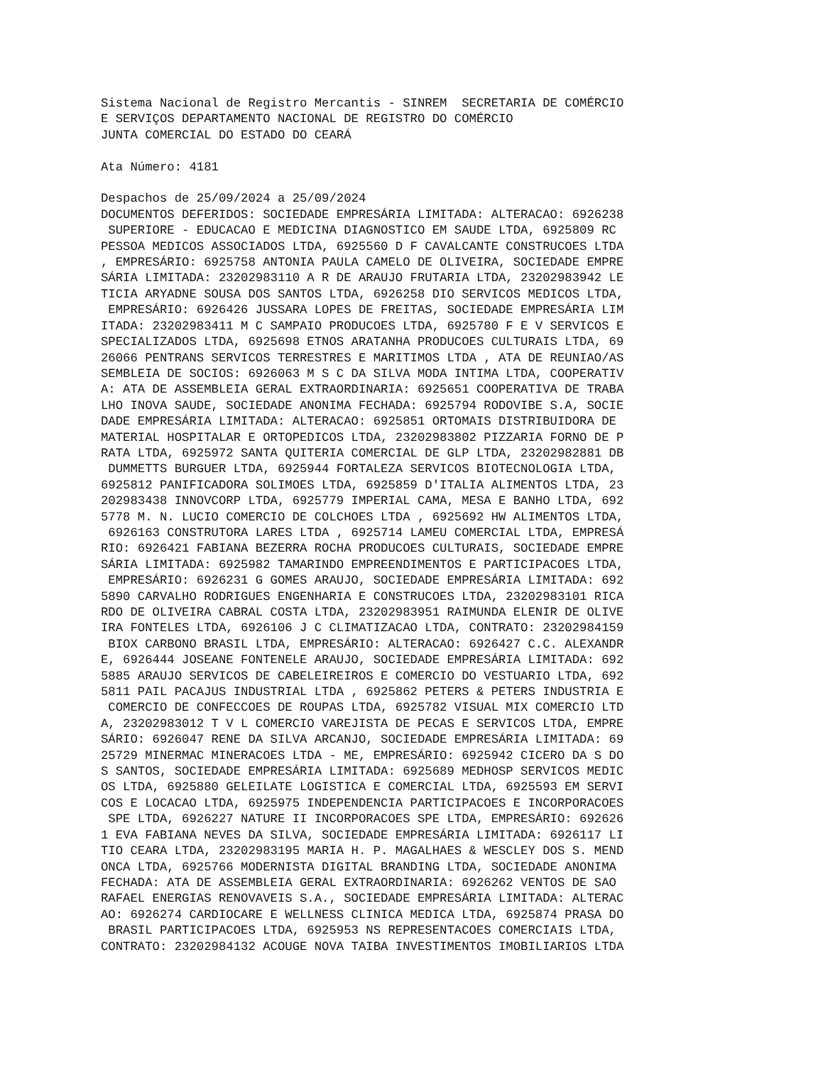Sistema Nacional de Registro Mercantis - SINREM  SECRETARIA DE COMÉRCIO
E SERVIÇOS DEPARTAMENTO NACIONAL DE REGISTRO DO COMÉRCIO
JUNTA COMERCIAL DO ESTADO DO CEARÁ

Ata Número: 4181

Despachos de 25/09/2024 a 25/09/2024
DOCUMENTOS DEFERIDOS: SOCIEDADE EMPRESÁRIA LIMITADA: ALTERACAO: 6926238
 SUPERIORE - EDUCACAO E MEDICINA DIAGNOSTICO EM SAUDE LTDA, 6925809 RC
PESSOA MEDICOS ASSOCIADOS LTDA, 6925560 D F CAVALCANTE CONSTRUCOES LTDA
, EMPRESÁRIO: 6925758 ANTONIA PAULA CAMELO DE OLIVEIRA, SOCIEDADE EMPRE
SÁRIA LIMITADA: 23202983110 A R DE ARAUJO FRUTARIA LTDA, 23202983942 LE
TICIA ARYADNE SOUSA DOS SANTOS LTDA, 6926258 DIO SERVICOS MEDICOS LTDA,
 EMPRESÁRIO: 6926426 JUSSARA LOPES DE FREITAS, SOCIEDADE EMPRESÁRIA LIM
ITADA: 23202983411 M C SAMPAIO PRODUCOES LTDA, 6925780 F E V SERVICOS E
SPECIALIZADOS LTDA, 6925698 ETNOS ARATANHA PRODUCOES CULTURAIS LTDA, 69
26066 PENTRANS SERVICOS TERRESTRES E MARITIMOS LTDA , ATA DE REUNIAO/AS
SEMBLEIA DE SOCIOS: 6926063 M S C DA SILVA MODA INTIMA LTDA, COOPERATIV
A: ATA DE ASSEMBLEIA GERAL EXTRAORDINARIA: 6925651 COOPERATIVA DE TRABA
LHO INOVA SAUDE, SOCIEDADE ANONIMA FECHADA: 6925794 RODOVIBE S.A, SOCIE
DADE EMPRESÁRIA LIMITADA: ALTERACAO: 6925851 ORTOMAIS DISTRIBUIDORA DE
MATERIAL HOSPITALAR E ORTOPEDICOS LTDA, 23202983802 PIZZARIA FORNO DE P
RATA LTDA, 6925972 SANTA QUITERIA COMERCIAL DE GLP LTDA, 23202982881 DB
 DUMMETTS BURGUER LTDA, 6925944 FORTALEZA SERVICOS BIOTECNOLOGIA LTDA,
6925812 PANIFICADORA SOLIMOES LTDA, 6925859 D'ITALIA ALIMENTOS LTDA, 23
202983438 INNOVCORP LTDA, 6925779 IMPERIAL CAMA, MESA E BANHO LTDA, 692
5778 M. N. LUCIO COMERCIO DE COLCHOES LTDA , 6925692 HW ALIMENTOS LTDA,
 6926163 CONSTRUTORA LARES LTDA , 6925714 LAMEU COMERCIAL LTDA, EMPRESÁ
RIO: 6926421 FABIANA BEZERRA ROCHA PRODUCOES CULTURAIS, SOCIEDADE EMPRE
SÁRIA LIMITADA: 6925982 TAMARINDO EMPREENDIMENTOS E PARTICIPACOES LTDA,
 EMPRESÁRIO: 6926231 G GOMES ARAUJO, SOCIEDADE EMPRESÁRIA LIMITADA: 692
5890 CARVALHO RODRIGUES ENGENHARIA E CONSTRUCOES LTDA, 23202983101 RICA
RDO DE OLIVEIRA CABRAL COSTA LTDA, 23202983951 RAIMUNDA ELENIR DE OLIVE
IRA FONTELES LTDA, 6926106 J C CLIMATIZACAO LTDA, CONTRATO: 23202984159
 BIOX CARBONO BRASIL LTDA, EMPRESÁRIO: ALTERACAO: 6926427 C.C. ALEXANDR
E, 6926444 JOSEANE FONTENELE ARAUJO, SOCIEDADE EMPRESÁRIA LIMITADA: 692
5885 ARAUJO SERVICOS DE CABELEIREIROS E COMERCIO DO VESTUARIO LTDA, 692
5811 PAIL PACAJUS INDUSTRIAL LTDA , 6925862 PETERS & PETERS INDUSTRIA E
 COMERCIO DE CONFECCOES DE ROUPAS LTDA, 6925782 VISUAL MIX COMERCIO LTD
A, 23202983012 T V L COMERCIO VAREJISTA DE PECAS E SERVICOS LTDA, EMPRE
SÁRIO: 6926047 RENE DA SILVA ARCANJO, SOCIEDADE EMPRESÁRIA LIMITADA: 69
25729 MINERMAC MINERACOES LTDA - ME, EMPRESÁRIO: 6925942 CICERO DA S DO
S SANTOS, SOCIEDADE EMPRESÁRIA LIMITADA: 6925689 MEDHOSP SERVICOS MEDIC
OS LTDA, 6925880 GELEILATE LOGISTICA E COMERCIAL LTDA, 6925593 EM SERVI
COS E LOCACAO LTDA, 6925975 INDEPENDENCIA PARTICIPACOES E INCORPORACOES
 SPE LTDA, 6926227 NATURE II INCORPORACOES SPE LTDA, EMPRESÁRIO: 692626
1 EVA FABIANA NEVES DA SILVA, SOCIEDADE EMPRESÁRIA LIMITADA: 6926117 LI
TIO CEARA LTDA, 23202983195 MARIA H. P. MAGALHAES & WESCLEY DOS S. MEND
ONCA LTDA, 6925766 MODERNISTA DIGITAL BRANDING LTDA, SOCIEDADE ANONIMA
FECHADA: ATA DE ASSEMBLEIA GERAL EXTRAORDINARIA: 6926262 VENTOS DE SAO
RAFAEL ENERGIAS RENOVAVEIS S.A., SOCIEDADE EMPRESÁRIA LIMITADA: ALTERAC
AO: 6926274 CARDIOCARE E WELLNESS CLINICA MEDICA LTDA, 6925874 PRASA DO
 BRASIL PARTICIPACOES LTDA, 6925953 NS REPRESENTACOES COMERCIAIS LTDA,
CONTRATO: 23202984132 ACOUGE NOVA TAIBA INVESTIMENTOS IMOBILIARIOS LTDA